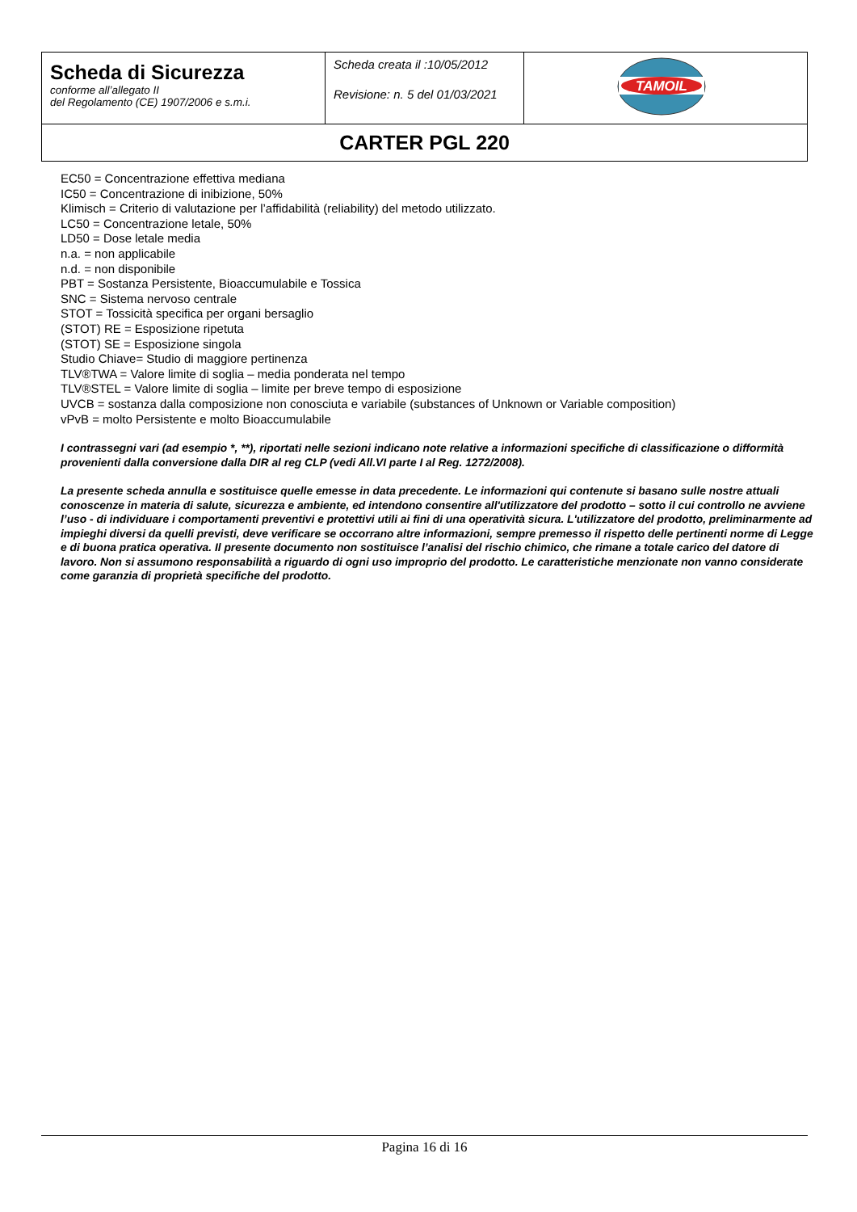| Scheda di Sicurezza conforme all’allegato II del Regolamento (CE) 1907/2006 e s.m.i. | Scheda creata il :10/05/2012 Revisione: n. 5 del 01/03/2021 | TAMOIL |
| CARTER PGL 220 | | |
EC50 = Concentrazione effettiva mediana
IC50 = Concentrazione di inibizione, 50%
Klimisch = Criterio di valutazione per l’affidabilità (reliability) del metodo utilizzato.
LC50 = Concentrazione letale, 50%
LD50 = Dose letale media
n.a. = non applicabile
n.d. = non disponibile
PBT = Sostanza Persistente, Bioaccumulabile e Tossica
SNC = Sistema nervoso centrale
STOT = Tossicità specifica per organi bersaglio
(STOT) RE = Esposizione ripetuta
(STOT) SE = Esposizione singola
Studio Chiave= Studio di maggiore pertinenza
TLV®TWA = Valore limite di soglia – media ponderata nel tempo
TLV®STEL = Valore limite di soglia – limite per breve tempo di esposizione
UVCB = sostanza dalla composizione non conosciuta e variabile (substances of Unknown or Variable composition)
vPvB = molto Persistente e molto Bioaccumulabile
I contrassegni vari (ad esempio *, **), riportati nelle sezioni indicano note relative a informazioni specifiche di classificazione o difformità provenienti dalla conversione dalla DIR al reg CLP (vedi All.VI parte I al Reg. 1272/2008).
La presente scheda annulla e sostituisce quelle emesse in data precedente. Le informazioni qui contenute si basano sulle nostre attuali conoscenze in materia di salute, sicurezza e ambiente, ed intendono consentire all'utilizzatore del prodotto – sotto il cui controllo ne avviene l’uso - di individuare i comportamenti preventivi e protettivi utili ai fini di una operatività sicura. L'utilizzatore del prodotto, preliminarmente ad impieghi diversi da quelli previsti, deve verificare se occorrano altre informazioni, sempre premesso il rispetto delle pertinenti norme di Legge e di buona pratica operativa. Il presente documento non sostituisce l’analisi del rischio chimico, che rimane a totale carico del datore di lavoro. Non si assumono responsabilità a riguardo di ogni uso improprio del prodotto. Le caratteristiche menzionate non vanno considerate come garanzia di proprietà specifiche del prodotto.
Pagina 16 di 16